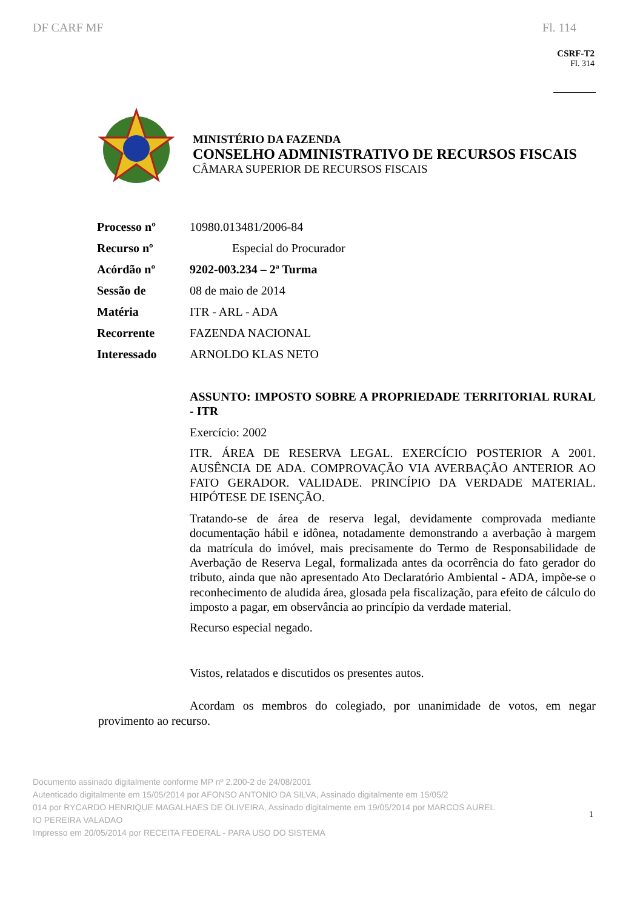DF CARF MF Fl. 114
CSRF-T2
Fl. 314
MINISTÉRIO DA FAZENDA
CONSELHO ADMINISTRATIVO DE RECURSOS FISCAIS
CÂMARA SUPERIOR DE RECURSOS FISCAIS
| Processo nº | 10980.013481/2006-84 |
| Recurso nº | Especial do Procurador |
| Acórdão nº | 9202-003.234 – 2ª Turma |
| Sessão de | 08 de maio de 2014 |
| Matéria | ITR - ARL - ADA |
| Recorrente | FAZENDA NACIONAL |
| Interessado | ARNOLDO KLAS NETO |
ASSUNTO: IMPOSTO SOBRE A PROPRIEDADE TERRITORIAL RURAL - ITR
Exercício: 2002
ITR. ÁREA DE RESERVA LEGAL. EXERCÍCIO POSTERIOR A 2001. AUSÊNCIA DE ADA. COMPROVAÇÃO VIA AVERBAÇÃO ANTERIOR AO FATO GERADOR. VALIDADE. PRINCÍPIO DA VERDADE MATERIAL. HIPÓTESE DE ISENÇÃO.
Tratando-se de área de reserva legal, devidamente comprovada mediante documentação hábil e idônea, notadamente demonstrando a averbação à margem da matrícula do imóvel, mais precisamente do Termo de Responsabilidade de Averbação de Reserva Legal, formalizada antes da ocorrência do fato gerador do tributo, ainda que não apresentado Ato Declaratório Ambiental - ADA, impõe-se o reconhecimento de aludida área, glosada pela fiscalização, para efeito de cálculo do imposto a pagar, em observância ao princípio da verdade material.
Recurso especial negado.
Vistos, relatados e discutidos os presentes autos.
Acordam os membros do colegiado, por unanimidade de votos, em negar provimento ao recurso.
Documento assinado digitalmente conforme MP nº 2.200-2 de 24/08/2001
Autenticado digitalmente em 15/05/2014 por AFONSO ANTONIO DA SILVA, Assinado digitalmente em 15/05/2
014 por RYCARDO HENRIQUE MAGALHAES DE OLIVEIRA, Assinado digitalmente em 19/05/2014 por MARCOS AUREL
IO PEREIRA VALADAO
Impresso em 20/05/2014 por RECEITA FEDERAL - PARA USO DO SISTEMA
1